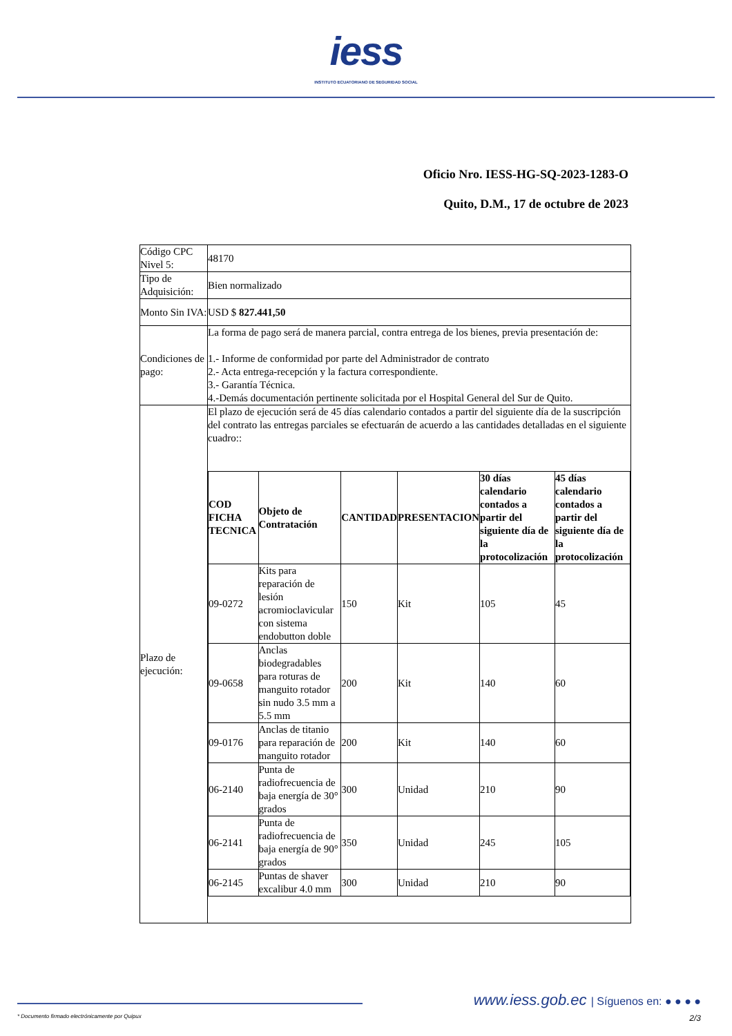iess
INSTITUTO ECUATORIANO DE SEGURIDAD SOCIAL
Oficio Nro. IESS-HG-SQ-2023-1283-O
Quito, D.M., 17 de octubre de 2023
| Código CPC Nivel 5: | 48170 |
| Tipo de Adquisición: | Bien normalizado |
| Monto Sin IVA: | USD $ 827.441,50 |
| Condiciones de pago: | La forma de pago será de manera parcial, contra entrega de los bienes, previa presentación de: 1.- Informe de conformidad por parte del Administrador de contrato 2.- Acta entrega-recepción y la factura correspondiente. 3.- Garantía Técnica. 4.-Demás documentación pertinente solicitada por el Hospital General del Sur de Quito. |
| Plazo de ejecución: | El plazo de ejecución será de 45 días calendario contados a partir del siguiente día de la suscripción del contrato las entregas parciales se efectuarán de acuerdo a las cantidades detalladas en el siguiente cuadro:: / COD FICHA TECNICA / Objeto de Contratación / CANTIDAD / PRESENTACION / 30 días calendario contados a partir del siguiente día de la protocolización / 45 días calendario contados a partir del siguiente día de la protocolización / / --- / --- / --- / --- / --- / --- / / 09-0272 / Kits para reparación de lesión acromioclavicular con sistema endobutton doble / 150 / Kit / 105 / 45 / / 09-0658 / Anclas biodegradables para roturas de manguito rotador sin nudo 3.5 mm a 5.5 mm / 200 / Kit / 140 / 60 / / 09-0176 / Anclas de titanio para reparación de manguito rotador / 200 / Kit / 140 / 60 / / 06-2140 / Punta de radiofrecuencia de baja energía de 30° grados / 300 / Unidad / 210 / 90 / / 06-2141 / Punta de radiofrecuencia de baja energía de 90° grados / 350 / Unidad / 245 / 105 / / 06-2145 / Puntas de shaver excalibur 4.0 mm / 300 / Unidad / 210 / 90 / |
www.iess.gob.ec | Síguenos en: ● ● ● ●
* Documento firmado electrónicamente por Quipux 2/3